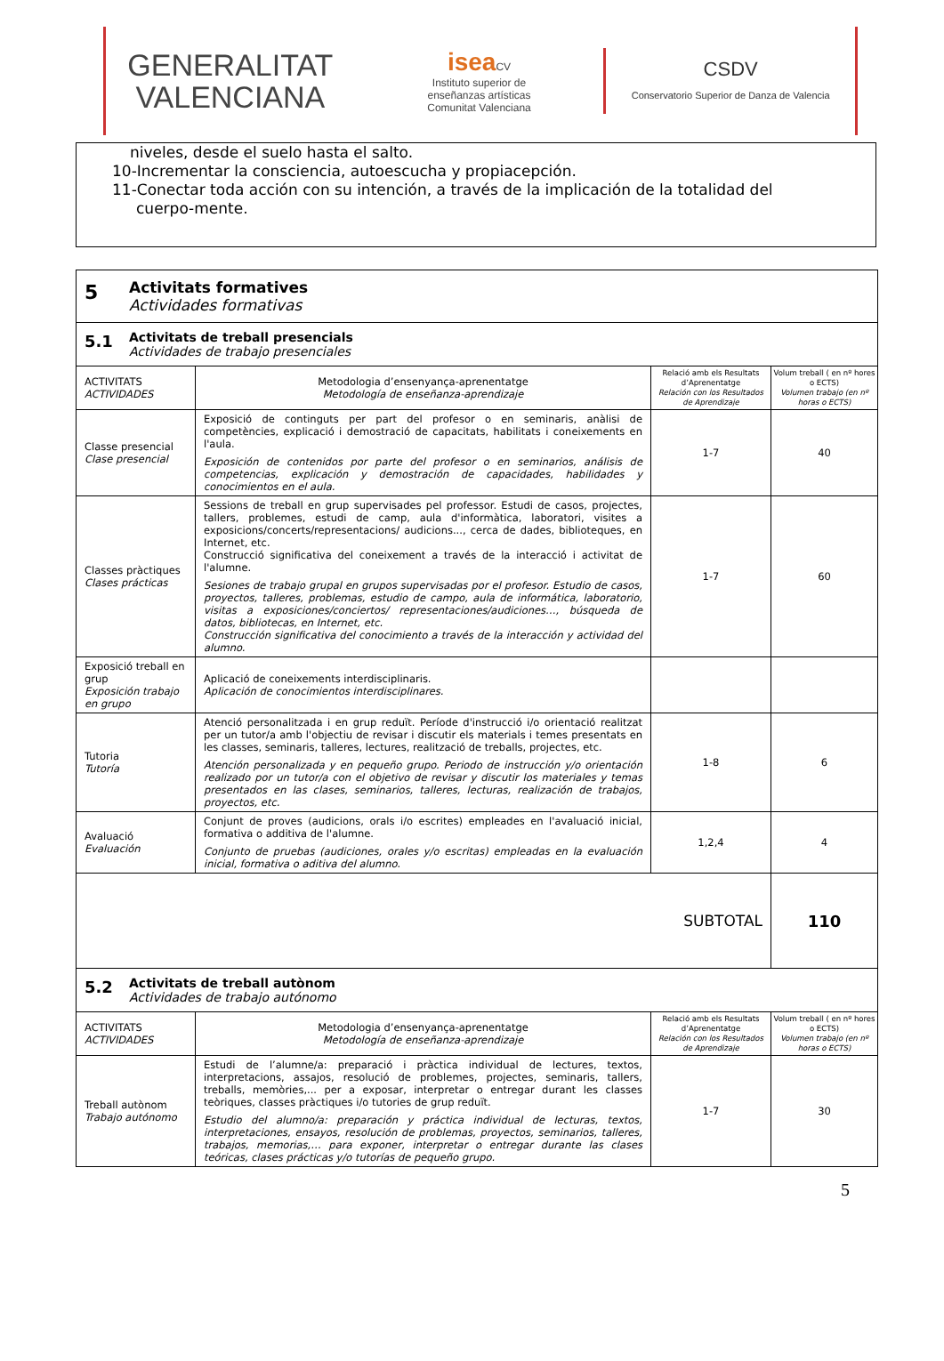GENERALITAT
VALENCIANA
isea CV
Instituto superior de
enseñanzas artísticas
Comunitat Valenciana
CSDV
Conservatorio Superior de Danza de Valencia
niveles, desde el suelo hasta el salto.
10-Incrementar la consciencia, autoescucha y propiacepción.
11-Conectar toda acción con su intención, a través de la implicación de la totalidad del
cuerpo-mente.
| 5 Activitats formatives Actividades formativas | | | |
| 5.1 Activitats de treball presencials Actividades de trabajo presenciales | | | |
| ACTIVITATS ACTIVIDADES | Metodologia d’ensenyança-aprenentatge Metodología de enseñanza-aprendizaje | Relació amb els Resultats d’Aprenentatge Relación con los Resultados de Aprendizaje | Volum treball ( en nº hores o ECTS) Volumen trabajo (en nº horas o ECTS) |
| Classe presencial Clase presencial | Exposició de continguts per part del profesor o en seminaris, anàlisi de competències, explicació i demostració de capacitats, habilitats i coneixements en l'aula. Exposición de contenidos por parte del profesor o en seminarios, análisis de competencias, explicación y demostración de capacidades, habilidades y conocimientos en el aula. | 1-7 | 40 |
| Classes pràctiques Clases prácticas | Sessions de treball en grup supervisades pel professor. Estudi de casos, projectes, tallers, problemes, estudi de camp, aula d'informàtica, laboratori, visites a exposicions/concerts/representacions/ audicions..., cerca de dades, biblioteques, en Internet, etc. Construcció significativa del coneixement a través de la interacció i activitat de l'alumne. Sesiones de trabajo grupal en grupos supervisadas por el profesor. Estudio de casos, proyectos, talleres, problemas, estudio de campo, aula de informática, laboratorio, visitas a exposiciones/conciertos/ representaciones/audiciones…, búsqueda de datos, bibliotecas, en Internet, etc. Construcción significativa del conocimiento a través de la interacción y actividad del alumno. | 1-7 | 60 |
| Exposició treball en grup Exposición trabajo en grupo | Aplicació de coneixements interdisciplinaris. Aplicación de conocimientos interdisciplinares. | | |
| Tutoria Tutoría | Atenció personalitzada i en grup reduït. Període d'instrucció i/o orientació realitzat per un tutor/a amb l'objectiu de revisar i discutir els materials i temes presentats en les classes, seminaris, talleres, lectures, realització de treballs, projectes, etc. Atención personalizada y en pequeño grupo. Periodo de instrucción y/o orientación realizado por un tutor/a con el objetivo de revisar y discutir los materiales y temas presentados en las clases, seminarios, talleres, lecturas, realización de trabajos, proyectos, etc. | 1-8 | 6 |
| Avaluació Evaluación | Conjunt de proves (audicions, orals i/o escrites) empleades en l'avaluació inicial, formativa o additiva de l'alumne. Conjunto de pruebas (audiciones, orales y/o escritas) empleadas en la evaluación inicial, formativa o aditiva del alumno. | 1,2,4 | 4 |
| SUBTOTAL | | | 110 |
| 5.2 Activitats de treball autònom Actividades de trabajo autónomo | | | |
| ACTIVITATS ACTIVIDADES | Metodologia d’ensenyança-aprenentatge Metodología de enseñanza-aprendizaje | Relació amb els Resultats d’Aprenentatge Relación con los Resultados de Aprendizaje | Volum treball ( en nº hores o ECTS) Volumen trabajo (en nº horas o ECTS) |
| Treball autònom Trabajo autónomo | Estudi de l’alumne/a: preparació i pràctica individual de lectures, textos, interpretacions, assajos, resolució de problemes, projectes, seminaris, tallers, treballs, memòries,... per a exposar, interpretar o entregar durant les classes teòriques, classes pràctiques i/o tutories de grup reduït. Estudio del alumno/a: preparación y práctica individual de lecturas, textos, interpretaciones, ensayos, resolución de problemas, proyectos, seminarios, talleres, trabajos, memorias,… para exponer, interpretar o entregar durante las clases teóricas, clases prácticas y/o tutorías de pequeño grupo. | 1-7 | 30 |
5